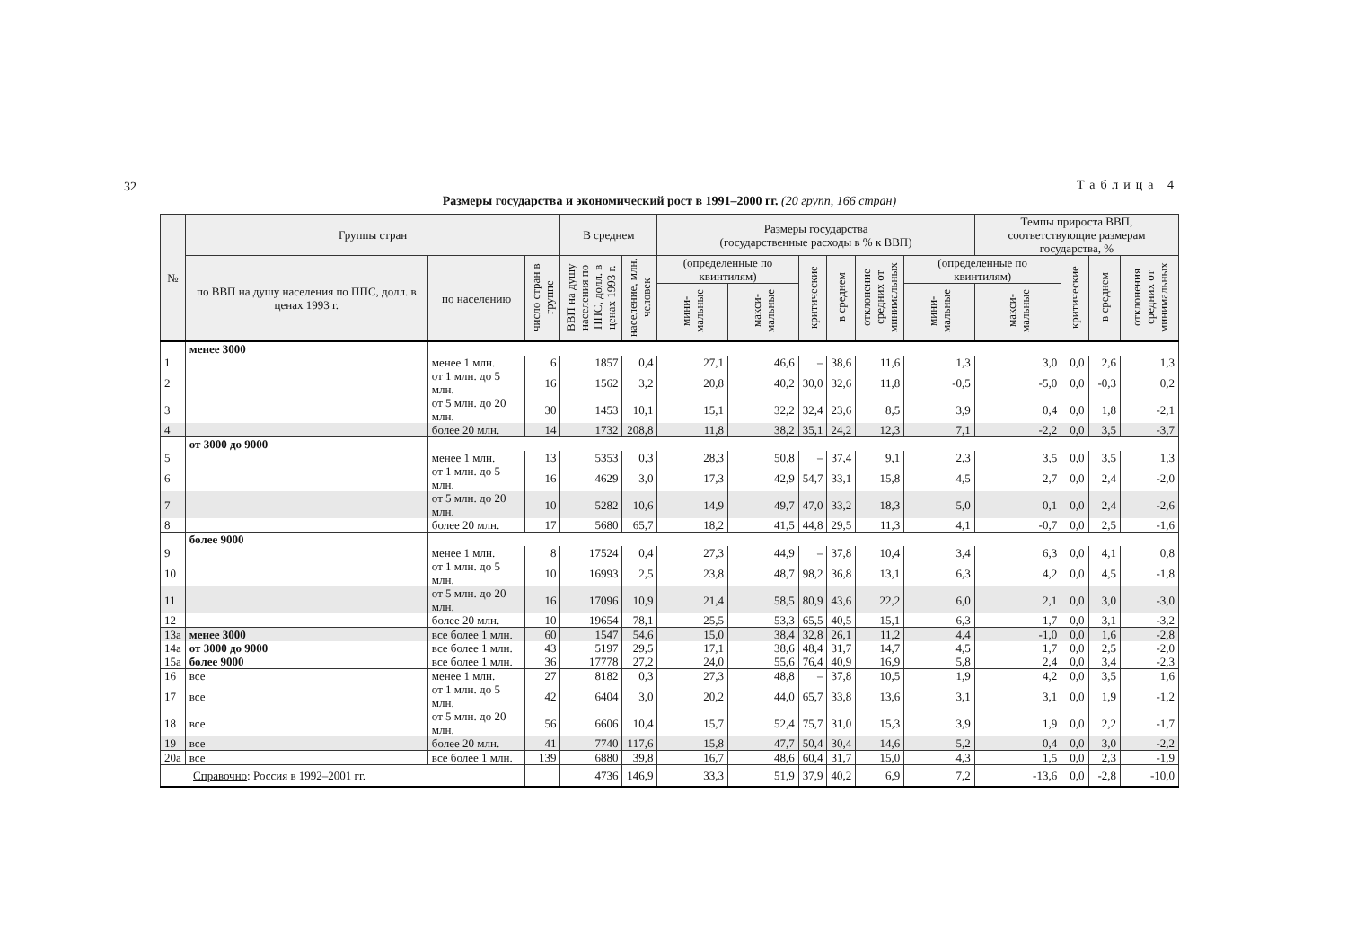32
Таблица 4
Размеры государства и экономический рост в 1991–2000 гг. (20 групп, 166 стран)
| № | Группы стран | | | В среднем | | Размеры государства (государственные расходы в % к ВВП) | | | | | | Темпы прироста ВВП, соответствующие размерам государства, % | | | |
| --- | --- | --- | --- | --- | --- | --- | --- | --- | --- | --- | --- | --- | --- | --- | --- |
| | по ВВП на душу населения по ППС, долл. в ценах 1993 г. | по населению | число стран в группе | ВВП на душу населения по ППС, долл. в ценах 1993 г. | население, млн. человек | (определенные по квинтилям) | | критические | в среднем | отклонение средних от минимальных | (определенные по квинтилям) | | критические | в среднем | отклонения средних от минимальных |
| | | | | | | мини-мальные | макси-мальные | | | | мини-мальные | макси-мальные | | | |
| | менее 3000 | | | | | | | | | | | | | | |
| 1 | | менее 1 млн. | 6 | 1857 | 0,4 | 27,1 | 46,6 | – | 38,6 | 11,6 | 1,3 | 3,0 | 0,0 | 2,6 | 1,3 |
| 2 | | от 1 млн. до 5 млн. | 16 | 1562 | 3,2 | 20,8 | 40,2 | 30,0 | 32,6 | 11,8 | -0,5 | -5,0 | 0,0 | -0,3 | 0,2 |
| 3 | | от 5 млн. до 20 млн. | 30 | 1453 | 10,1 | 15,1 | 32,2 | 32,4 | 23,6 | 8,5 | 3,9 | 0,4 | 0,0 | 1,8 | -2,1 |
| 4 | | более 20 млн. | 14 | 1732 | 208,8 | 11,8 | 38,2 | 35,1 | 24,2 | 12,3 | 7,1 | -2,2 | 0,0 | 3,5 | -3,7 |
| | от 3000 до 9000 | | | | | | | | | | | | | | |
| 5 | | менее 1 млн. | 13 | 5353 | 0,3 | 28,3 | 50,8 | – | 37,4 | 9,1 | 2,3 | 3,5 | 0,0 | 3,5 | 1,3 |
| 6 | | от 1 млн. до 5 млн. | 16 | 4629 | 3,0 | 17,3 | 42,9 | 54,7 | 33,1 | 15,8 | 4,5 | 2,7 | 0,0 | 2,4 | -2,0 |
| 7 | | от 5 млн. до 20 млн. | 10 | 5282 | 10,6 | 14,9 | 49,7 | 47,0 | 33,2 | 18,3 | 5,0 | 0,1 | 0,0 | 2,4 | -2,6 |
| 8 | | более 20 млн. | 17 | 5680 | 65,7 | 18,2 | 41,5 | 44,8 | 29,5 | 11,3 | 4,1 | -0,7 | 0,0 | 2,5 | -1,6 |
| | более 9000 | | | | | | | | | | | | | | |
| 9 | | менее 1 млн. | 8 | 17524 | 0,4 | 27,3 | 44,9 | – | 37,8 | 10,4 | 3,4 | 6,3 | 0,0 | 4,1 | 0,8 |
| 10 | | от 1 млн. до 5 млн. | 10 | 16993 | 2,5 | 23,8 | 48,7 | 98,2 | 36,8 | 13,1 | 6,3 | 4,2 | 0,0 | 4,5 | -1,8 |
| 11 | | от 5 млн. до 20 млн. | 16 | 17096 | 10,9 | 21,4 | 58,5 | 80,9 | 43,6 | 22,2 | 6,0 | 2,1 | 0,0 | 3,0 | -3,0 |
| 12 | | более 20 млн. | 10 | 19654 | 78,1 | 25,5 | 53,3 | 65,5 | 40,5 | 15,1 | 6,3 | 1,7 | 0,0 | 3,1 | -3,2 |
| 13a | менее 3000 | все более 1 млн. | 60 | 1547 | 54,6 | 15,0 | 38,4 | 32,8 | 26,1 | 11,2 | 4,4 | -1,0 | 0,0 | 1,6 | -2,8 |
| 14a | от 3000 до 9000 | все более 1 млн. | 43 | 5197 | 29,5 | 17,1 | 38,6 | 48,4 | 31,7 | 14,7 | 4,5 | 1,7 | 0,0 | 2,5 | -2,0 |
| 15a | более 9000 | все более 1 млн. | 36 | 17778 | 27,2 | 24,0 | 55,6 | 76,4 | 40,9 | 16,9 | 5,8 | 2,4 | 0,0 | 3,4 | -2,3 |
| 16 | все | менее 1 млн. | 27 | 8182 | 0,3 | 27,3 | 48,8 | – | 37,8 | 10,5 | 1,9 | 4,2 | 0,0 | 3,5 | 1,6 |
| 17 | все | от 1 млн. до 5 млн. | 42 | 6404 | 3,0 | 20,2 | 44,0 | 65,7 | 33,8 | 13,6 | 3,1 | 3,1 | 0,0 | 1,9 | -1,2 |
| 18 | все | от 5 млн. до 20 млн. | 56 | 6606 | 10,4 | 15,7 | 52,4 | 75,7 | 31,0 | 15,3 | 3,9 | 1,9 | 0,0 | 2,2 | -1,7 |
| 19 | все | более 20 млн. | 41 | 7740 | 117,6 | 15,8 | 47,7 | 50,4 | 30,4 | 14,6 | 5,2 | 0,4 | 0,0 | 3,0 | -2,2 |
| 20a | все | все более 1 млн. | 139 | 6880 | 39,8 | 16,7 | 48,6 | 60,4 | 31,7 | 15,0 | 4,3 | 1,5 | 0,0 | 2,3 | -1,9 |
| Справочно : Россия в 1992–2001 гг. | | | | 4736 | 146,9 | 33,3 | 51,9 | 37,9 | 40,2 | 6,9 | 7,2 | -13,6 | 0,0 | -2,8 | -10,0 |